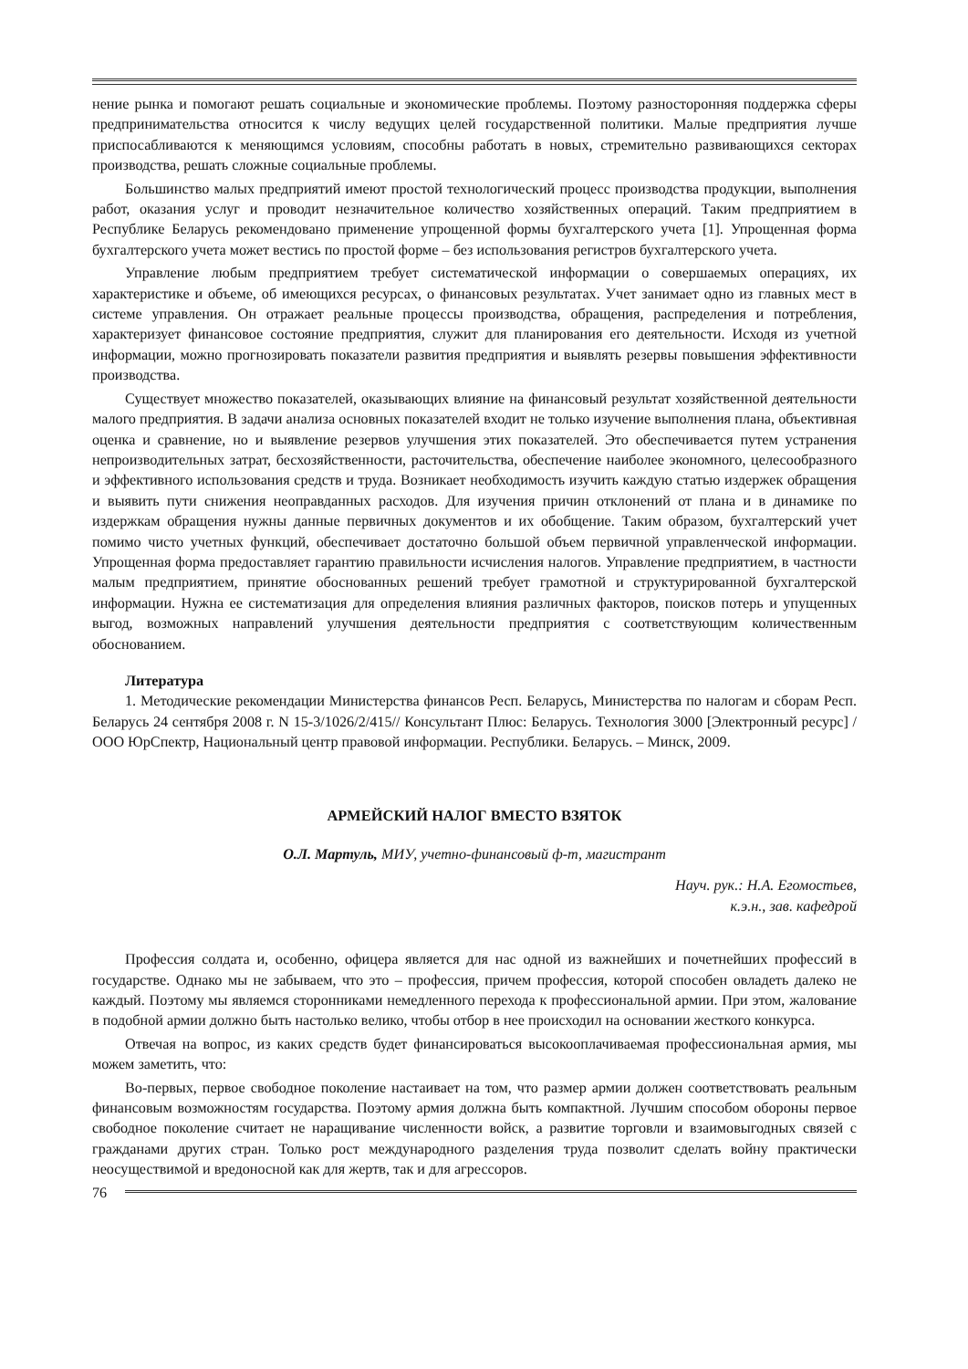нение рынка и помогают решать социальные и экономические проблемы. Поэтому разносторонняя поддержка сферы предпринимательства относится к числу ведущих целей государственной политики. Малые предприятия лучше приспосабливаются к меняющимся условиям, способны работать в новых, стремительно развивающихся секторах производства, решать сложные социальные проблемы.
Большинство малых предприятий имеют простой технологический процесс производства продукции, выполнения работ, оказания услуг и проводит незначительное количество хозяйственных операций. Таким предприятием в Республике Беларусь рекомендовано применение упрощенной формы бухгалтерского учета [1]. Упрощенная форма бухгалтерского учета может вестись по простой форме – без использования регистров бухгалтерского учета.
Управление любым предприятием требует систематической информации о совершаемых операциях, их характеристике и объеме, об имеющихся ресурсах, о финансовых результатах. Учет занимает одно из главных мест в системе управления. Он отражает реальные процессы производства, обращения, распределения и потребления, характеризует финансовое состояние предприятия, служит для планирования его деятельности. Исходя из учетной информации, можно прогнозировать показатели развития предприятия и выявлять резервы повышения эффективности производства.
Существует множество показателей, оказывающих влияние на финансовый результат хозяйственной деятельности малого предприятия. В задачи анализа основных показателей входит не только изучение выполнения плана, объективная оценка и сравнение, но и выявление резервов улучшения этих показателей. Это обеспечивается путем устранения непроизводительных затрат, бесхозяйственности, расточительства, обеспечение наиболее экономного, целесообразного и эффективного использования средств и труда. Возникает необходимость изучить каждую статью издержек обращения и выявить пути снижения неоправданных расходов. Для изучения причин отклонений от плана и в динамике по издержкам обращения нужны данные первичных документов и их обобщение. Таким образом, бухгалтерский учет помимо чисто учетных функций, обеспечивает достаточно большой объем первичной управленческой информации. Упрощенная форма предоставляет гарантию правильности исчисления налогов. Управление предприятием, в частности малым предприятием, принятие обоснованных решений требует грамотной и структурированной бухгалтерской информации. Нужна ее систематизация для определения влияния различных факторов, поисков потерь и упущенных выгод, возможных направлений улучшения деятельности предприятия с соответствующим количественным обоснованием.
Литература
1. Методические рекомендации Министерства финансов Респ. Беларусь, Министерства по налогам и сборам Респ. Беларусь 24 сентября 2008 г. N 15-3/1026/2/415// Консультант Плюс: Беларусь. Технология 3000 [Электронный ресурс] / ООО ЮрСпектр, Национальный центр правовой информации. Республики. Беларусь. – Минск, 2009.
АРМЕЙСКИЙ НАЛОГ ВМЕСТО ВЗЯТОК
О.Л. Мартуль, МИУ, учетно-финансовый ф-т, магистрант
Науч. рук.: Н.А. Егомостьев,
к.э.н., зав. кафедрой
Профессия солдата и, особенно, офицера является для нас одной из важнейших и почетнейших профессий в государстве. Однако мы не забываем, что это – профессия, причем профессия, которой способен овладеть далеко не каждый. Поэтому мы являемся сторонниками немедленного перехода к профессиональной армии. При этом, жалование в подобной армии должно быть настолько велико, чтобы отбор в нее происходил на основании жесткого конкурса.
Отвечая на вопрос, из каких средств будет финансироваться высокооплачиваемая профессиональная армия, мы можем заметить, что:
Во-первых, первое свободное поколение настаивает на том, что размер армии должен соответствовать реальным финансовым возможностям государства. Поэтому армия должна быть компактной. Лучшим способом обороны первое свободное поколение считает не наращивание численности войск, а развитие торговли и взаимовыгодных связей с гражданами других стран. Только рост международного разделения труда позволит сделать войну практически неосуществимой и вредоносной как для жертв, так и для агрессоров.
76